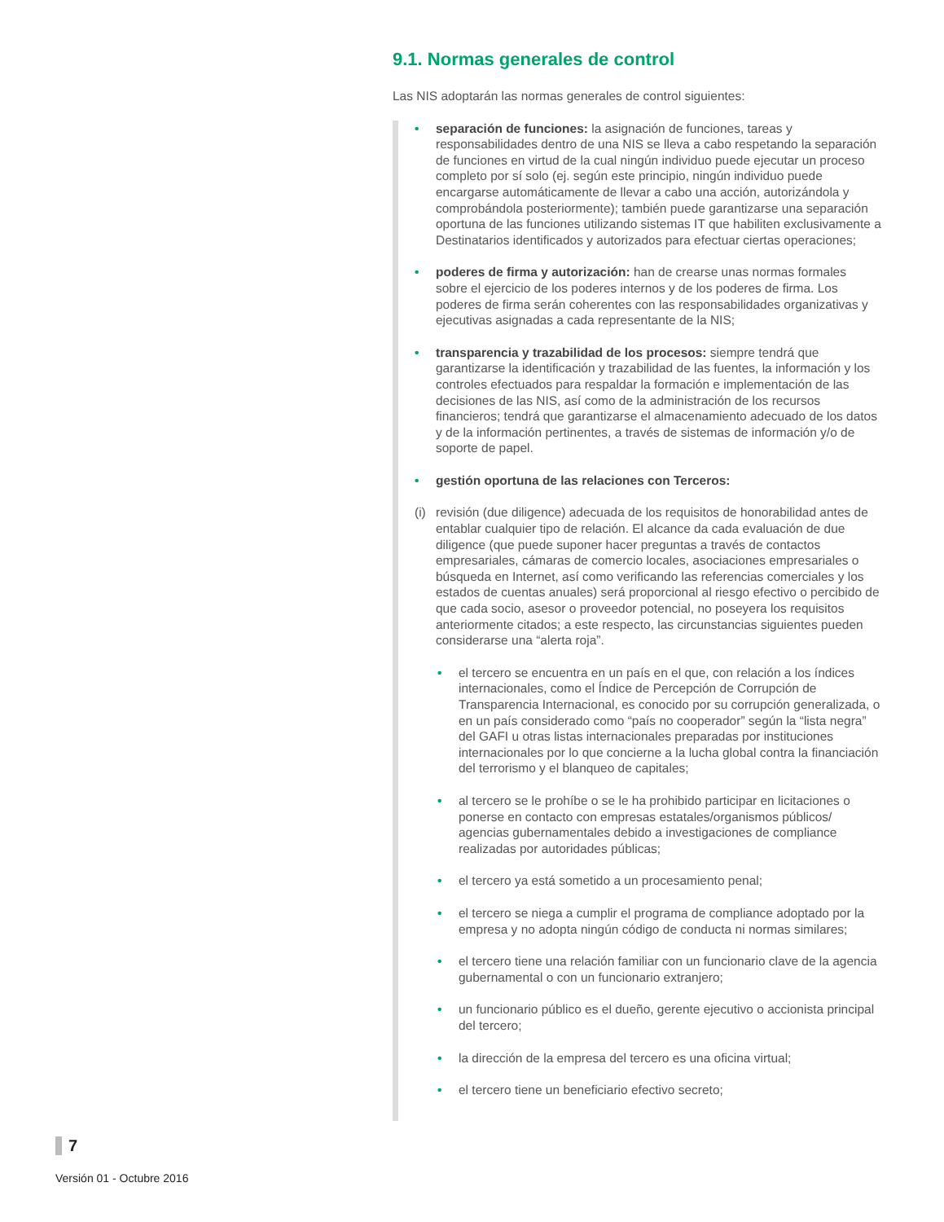9.1. Normas generales de control
Las NIS adoptarán las normas generales de control siguientes:
• separación de funciones: la asignación de funciones, tareas y responsabilidades dentro de una NIS se lleva a cabo respetando la separación de funciones en virtud de la cual ningún individuo puede ejecutar un proceso completo por sí solo (ej. según este principio, ningún individuo puede encargarse automáticamente de llevar a cabo una acción, autorizándola y comprobándola posteriormente); también puede garantizarse una separación oportuna de las funciones utilizando sistemas IT que habiliten exclusivamente a Destinatarios identificados y autorizados para efectuar ciertas operaciones;
• poderes de firma y autorización: han de crearse unas normas formales sobre el ejercicio de los poderes internos y de los poderes de firma. Los poderes de firma serán coherentes con las responsabilidades organizativas y ejecutivas asignadas a cada representante de la NIS;
• transparencia y trazabilidad de los procesos: siempre tendrá que garantizarse la identificación y trazabilidad de las fuentes, la información y los controles efectuados para respaldar la formación e implementación de las decisiones de las NIS, así como de la administración de los recursos financieros; tendrá que garantizarse el almacenamiento adecuado de los datos y de la información pertinentes, a través de sistemas de información y/o de soporte de papel.
• gestión oportuna de las relaciones con Terceros:
(i) revisión (due diligence) adecuada de los requisitos de honorabilidad antes de entablar cualquier tipo de relación. El alcance da cada evaluación de due diligence (que puede suponer hacer preguntas a través de contactos empresariales, cámaras de comercio locales, asociaciones empresariales o búsqueda en Internet, así como verificando las referencias comerciales y los estados de cuentas anuales) será proporcional al riesgo efectivo o percibido de que cada socio, asesor o proveedor potencial, no poseyera los requisitos anteriormente citados; a este respecto, las circunstancias siguientes pueden considerarse una “alerta roja”.
• el tercero se encuentra en un país en el que, con relación a los índices internacionales, como el Índice de Percepción de Corrupción de Transparencia Internacional, es conocido por su corrupción generalizada, o en un país considerado como “país no cooperador” según la “lista negra” del GAFI u otras listas internacionales preparadas por instituciones internacionales por lo que concierne a la lucha global contra la financiación del terrorismo y el blanqueo de capitales;
• al tercero se le prohíbe o se le ha prohibido participar en licitaciones o ponerse en contacto con empresas estatales/organismos públicos/ agencias gubernamentales debido a investigaciones de compliance realizadas por autoridades públicas;
• el tercero ya está sometido a un procesamiento penal;
• el tercero se niega a cumplir el programa de compliance adoptado por la empresa y no adopta ningún código de conducta ni normas similares;
• el tercero tiene una relación familiar con un funcionario clave de la agencia gubernamental o con un funcionario extranjero;
• un funcionario público es el dueño, gerente ejecutivo o accionista principal del tercero;
• la dirección de la empresa del tercero es una oficina virtual;
• el tercero tiene un beneficiario efectivo secreto;
7
Versión 01 - Octubre 2016